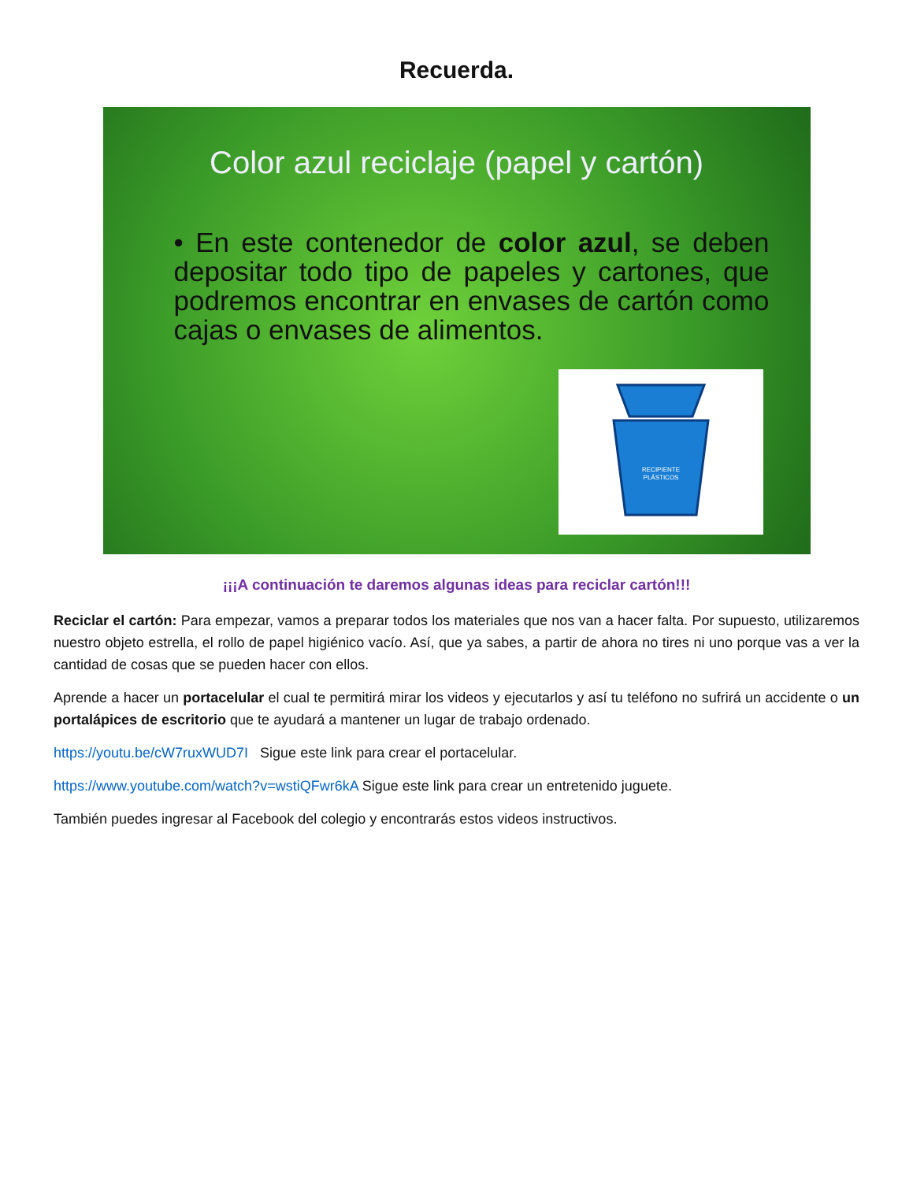Recuerda.
Color azul reciclaje (papel y cartón)
• En este contenedor de color azul, se deben depositar todo tipo de papeles y cartones, que podremos encontrar en envases de cartón como cajas o envases de alimentos.
RECIPIENTE
PLÁSTICOS
¡¡¡A continuación te daremos algunas ideas para reciclar cartón!!!
Reciclar el cartón: Para empezar, vamos a preparar todos los materiales que nos van a hacer falta. Por supuesto, utilizaremos nuestro objeto estrella, el rollo de papel higiénico vacío. Así, que ya sabes, a partir de ahora no tires ni uno porque vas a ver la cantidad de cosas que se pueden hacer con ellos.
Aprende a hacer un portacelular el cual te permitirá mirar los videos y ejecutarlos y así tu teléfono no sufrirá un accidente o un portalápices de escritorio que te ayudará a mantener un lugar de trabajo ordenado.
https://youtu.be/cW7ruxWUD7I Sigue este link para crear el portacelular.
https://www.youtube.com/watch?v=wstiQFwr6kA Sigue este link para crear un entretenido juguete.
También puedes ingresar al Facebook del colegio y encontrarás estos videos instructivos.